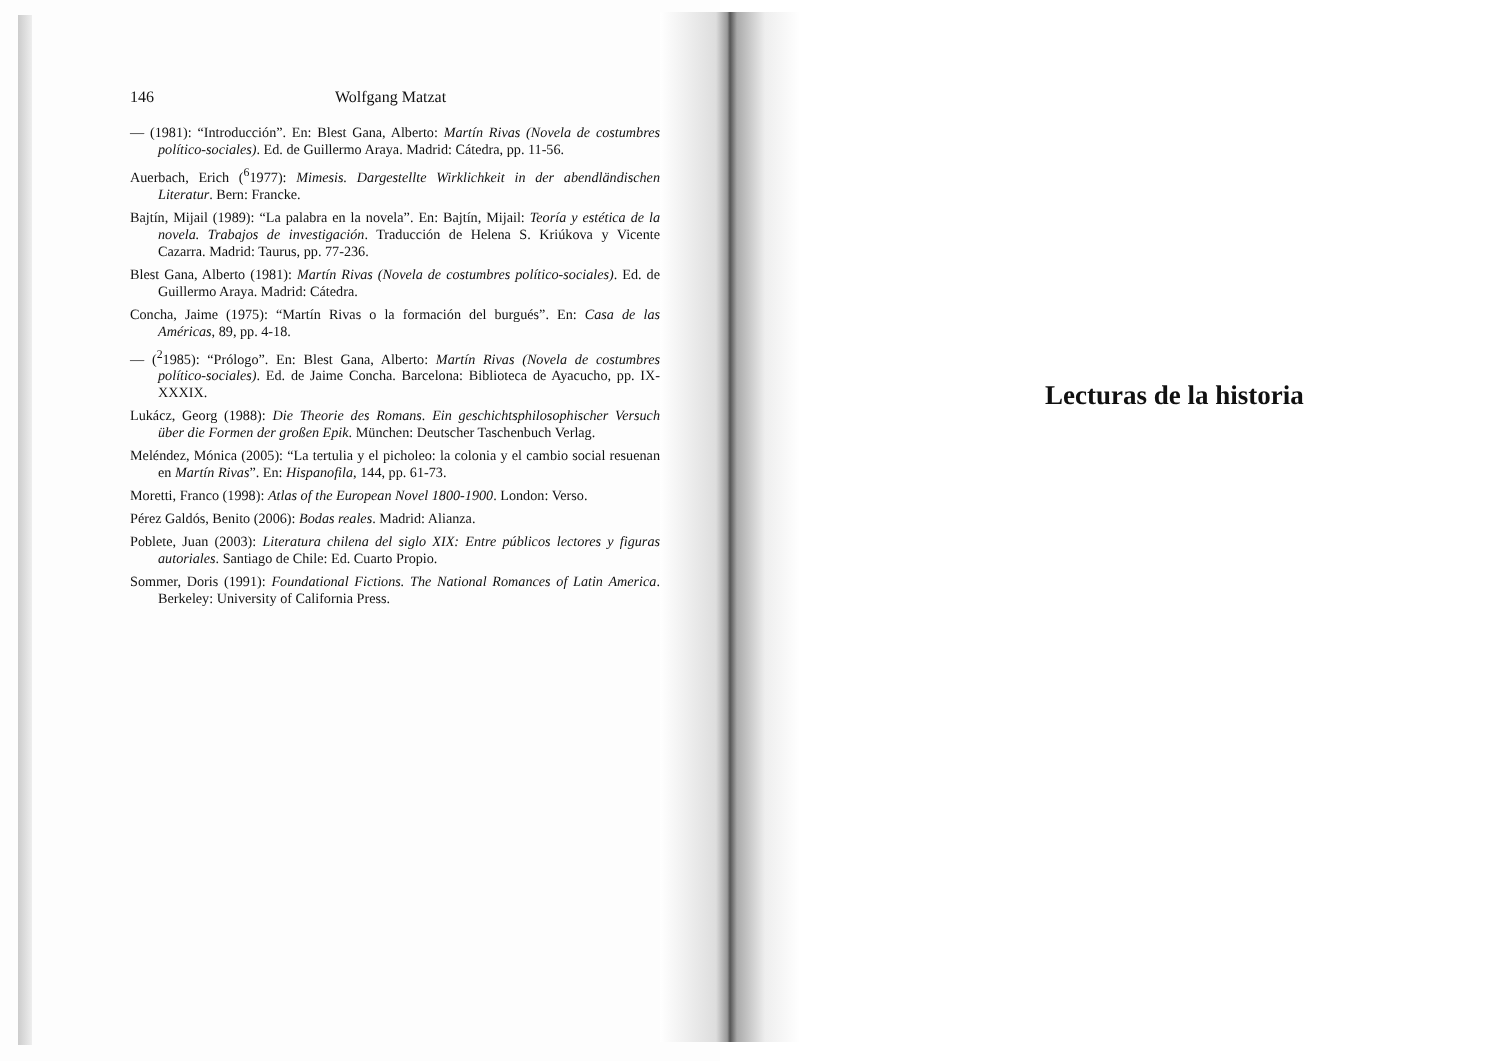146 Wolfgang Matzat
— (1981): “Introducción”. En: Blest Gana, Alberto: Martín Rivas (Novela de costumbres político-sociales). Ed. de Guillermo Araya. Madrid: Cátedra, pp. 11-56.
Auerbach, Erich (<sup>6</sup>1977): Mimesis. Dargestellte Wirklichkeit in der abendländischen Literatur. Bern: Francke.
Bajtín, Mijail (1989): “La palabra en la novela”. En: Bajtín, Mijail: Teoría y estética de la novela. Trabajos de investigación. Traducción de Helena S. Kriúkova y Vicente Cazarra. Madrid: Taurus, pp. 77-236.
Blest Gana, Alberto (1981): Martín Rivas (Novela de costumbres político-sociales). Ed. de Guillermo Araya. Madrid: Cátedra.
Concha, Jaime (1975): “Martín Rivas o la formación del burgués”. En: Casa de las Américas, 89, pp. 4-18.
— (<sup>2</sup>1985): “Prólogo”. En: Blest Gana, Alberto: Martín Rivas (Novela de costumbres político-sociales). Ed. de Jaime Concha. Barcelona: Biblioteca de Ayacucho, pp. IX-XXXIX.
Lukácz, Georg (1988): Die Theorie des Romans. Ein geschichtsphilosophischer Versuch über die Formen der großen Epik. München: Deutscher Taschenbuch Verlag.
Meléndez, Mónica (2005): “La tertulia y el picholeo: la colonia y el cambio social resuenan en Martín Rivas”. En: Hispanofila, 144, pp. 61-73.
Moretti, Franco (1998): Atlas of the European Novel 1800-1900. London: Verso.
Pérez Galdós, Benito (2006): Bodas reales. Madrid: Alianza.
Poblete, Juan (2003): Literatura chilena del siglo XIX: Entre públicos lectores y figuras autoriales. Santiago de Chile: Ed. Cuarto Propio.
Sommer, Doris (1991): Foundational Fictions. The National Romances of Latin America. Berkeley: University of California Press.
Lecturas de la historia